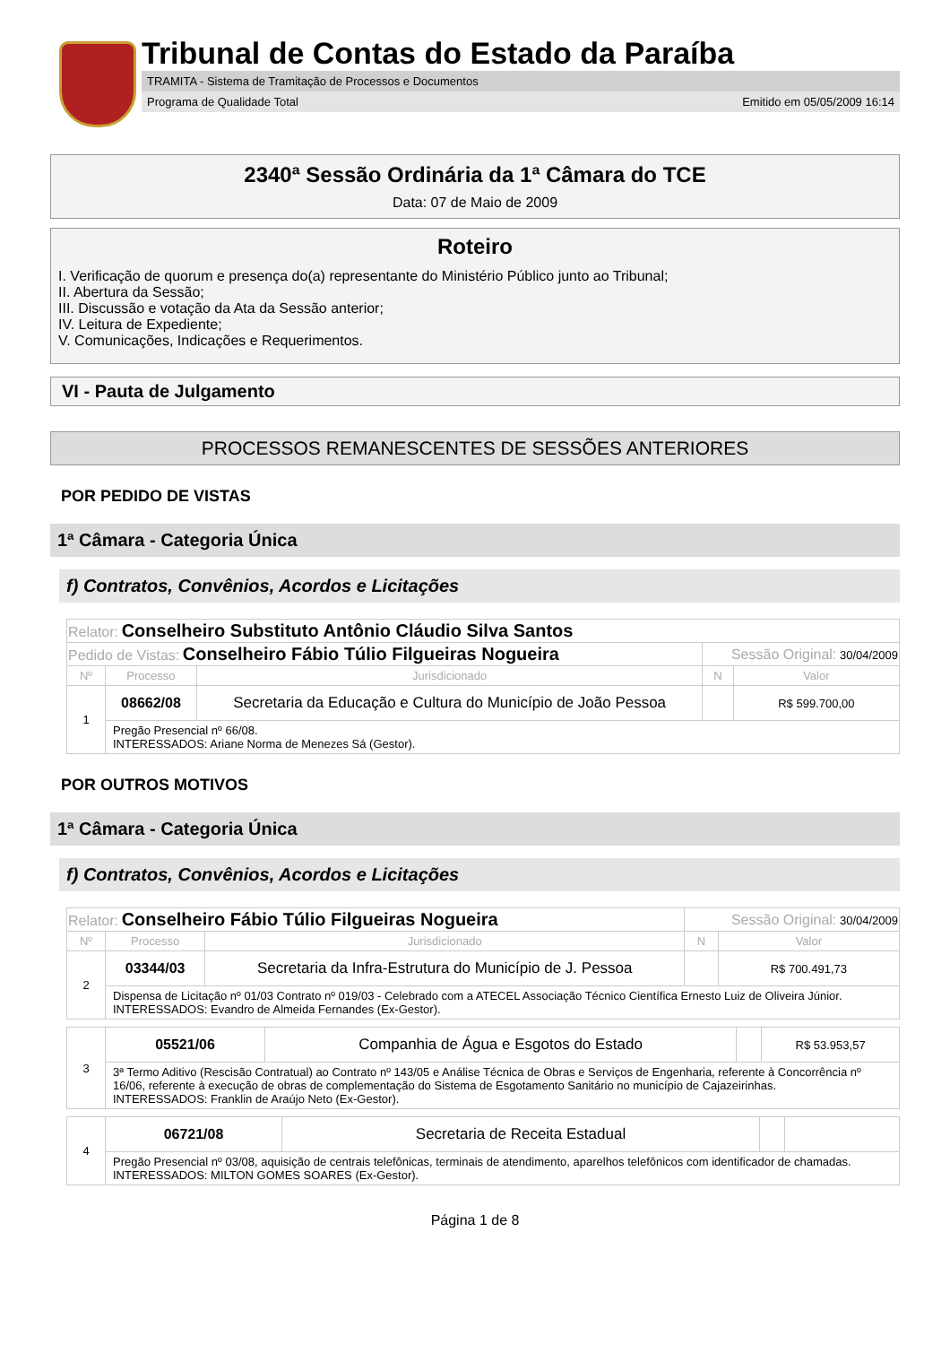Tribunal de Contas do Estado da Paraíba
TRAMITA - Sistema de Tramitação de Processos e Documentos
Programa de Qualidade Total Emitido em 05/05/2009 16:14
2340ª Sessão Ordinária da 1ª Câmara do TCE
Data: 07 de Maio de 2009
Roteiro
I. Verificação de quorum e presença do(a) representante do Ministério Público junto ao Tribunal;
II. Abertura da Sessão;
III. Discussão e votação da Ata da Sessão anterior;
IV. Leitura de Expediente;
V. Comunicações, Indicações e Requerimentos.
VI - Pauta de Julgamento
PROCESSOS REMANESCENTES DE SESSÕES ANTERIORES
POR PEDIDO DE VISTAS
1ª Câmara - Categoria Única
f) Contratos, Convênios, Acordos e Licitações
| Relator: Conselheiro Substituto Antônio Cláudio Silva Santos | | | | |
| Pedido de Vistas: Conselheiro Fábio Túlio Filgueiras Nogueira | | | Sessão Original: 30/04/2009 | |
| Nº | Processo | Jurisdicionado | N | Valor |
| 1 | 08662/08 | Secretaria da Educação e Cultura do Município de João Pessoa | | R$ 599.700,00 |
| | Pregão Presencial nº 66/08. INTERESSADOS: Ariane Norma de Menezes Sá (Gestor). | | | |
POR OUTROS MOTIVOS
1ª Câmara - Categoria Única
f) Contratos, Convênios, Acordos e Licitações
| Relator: Conselheiro Fábio Túlio Filgueiras Nogueira | | | Sessão Original: 30/04/2009 | |
| Nº | Processo | Jurisdicionado | N | Valor |
| 2 | 03344/03 | Secretaria da Infra-Estrutura do Município de J. Pessoa | | R$ 700.491,73 |
| | Dispensa de Licitação nº 01/03 Contrato nº 019/03 - Celebrado com a ATECEL Associação Técnico Científica Ernesto Luiz de Oliveira Júnior. INTERESSADOS: Evandro de Almeida Fernandes (Ex-Gestor). | | | |
| 3 | 05521/06 | Companhia de Água e Esgotos do Estado | | R$ 53.953,57 |
| | 3ª Termo Aditivo (Rescisão Contratual) ao Contrato nº 143/05 e Análise Técnica de Obras e Serviços de Engenharia, referente à Concorrência nº 16/06, referente à execução de obras de complementação do Sistema de Esgotamento Sanitário no município de Cajazeirinhas. INTERESSADOS: Franklin de Araújo Neto (Ex-Gestor). | | | |
| 4 | 06721/08 | Secretaria de Receita Estadual | | |
| | Pregão Presencial nº 03/08, aquisição de centrais telefônicas, terminais de atendimento, aparelhos telefônicos com identificador de chamadas. INTERESSADOS: MILTON GOMES SOARES (Ex-Gestor). | | | |
Página 1 de 8